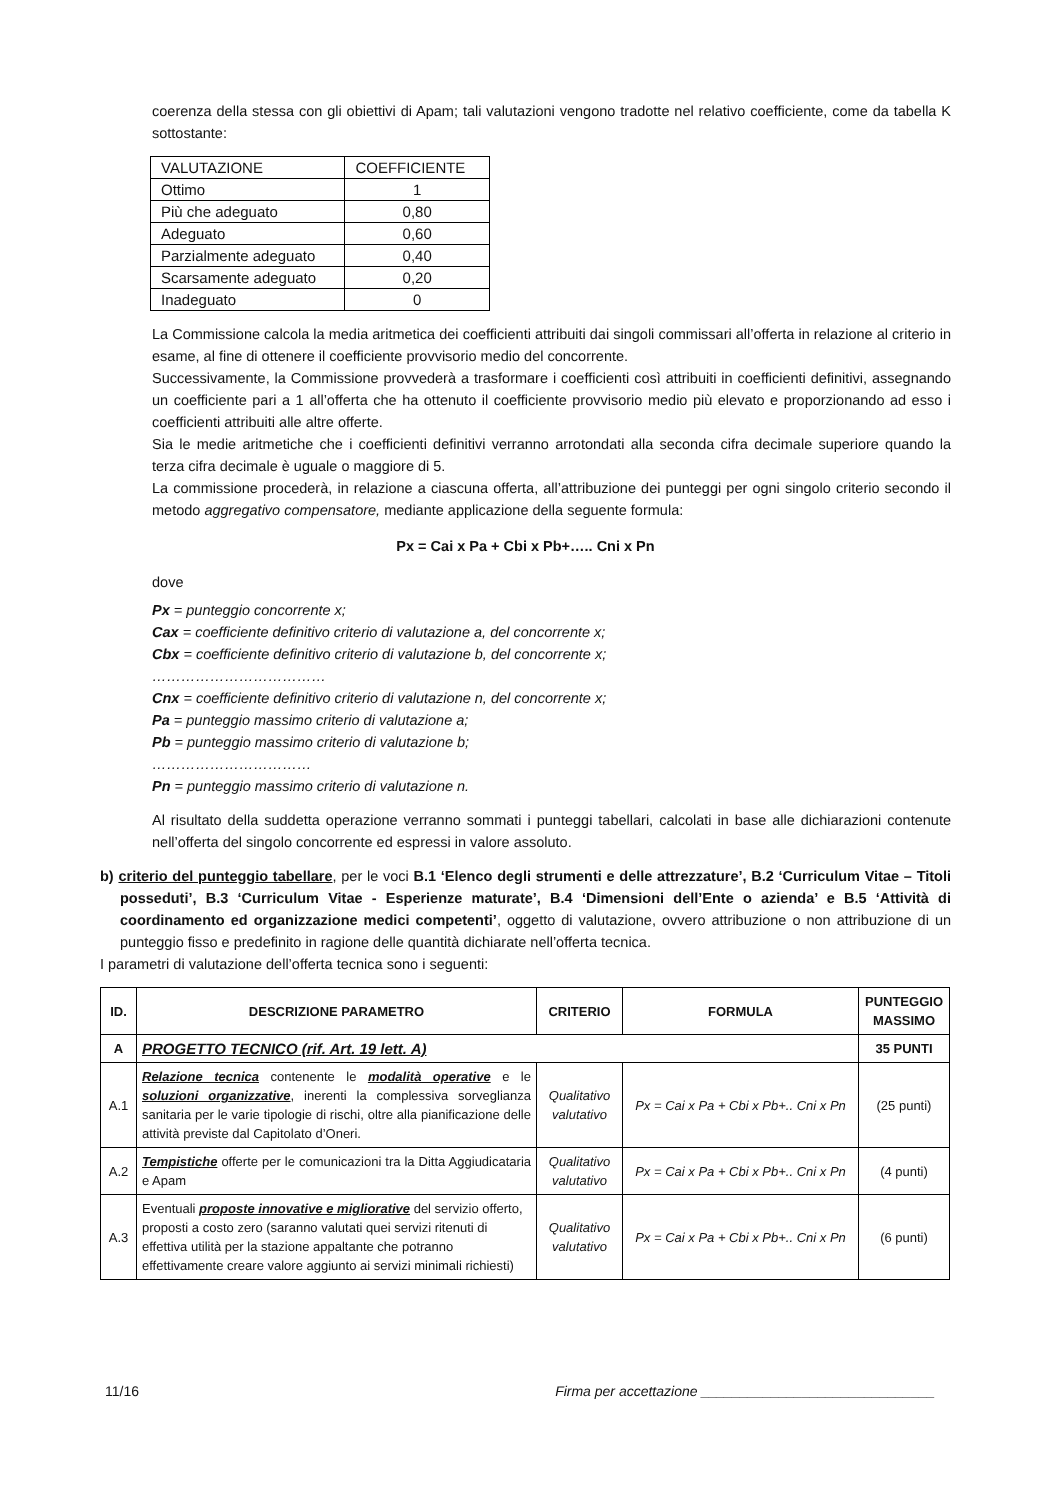coerenza della stessa con gli obiettivi di Apam; tali valutazioni vengono tradotte nel relativo coefficiente, come da tabella K sottostante:
| VALUTAZIONE | COEFFICIENTE |
| Ottimo | 1 |
| Più che adeguato | 0,80 |
| Adeguato | 0,60 |
| Parzialmente adeguato | 0,40 |
| Scarsamente adeguato | 0,20 |
| Inadeguato | 0 |
La Commissione calcola la media aritmetica dei coefficienti attribuiti dai singoli commissari all’offerta in relazione al criterio in esame, al fine di ottenere il coefficiente provvisorio medio del concorrente.
Successivamente, la Commissione provvederà a trasformare i coefficienti così attribuiti in coefficienti definitivi, assegnando un coefficiente pari a 1 all’offerta che ha ottenuto il coefficiente provvisorio medio più elevato e proporzionando ad esso i coefficienti attribuiti alle altre offerte.
Sia le medie aritmetiche che i coefficienti definitivi verranno arrotondati alla seconda cifra decimale superiore quando la terza cifra decimale è uguale o maggiore di 5.
La commissione procederà, in relazione a ciascuna offerta, all’attribuzione dei punteggi per ogni singolo criterio secondo il metodo aggregativo compensatore, mediante applicazione della seguente formula:
Px = Cai x Pa + Cbi x Pb+….. Cni x Pn
dove
Px = punteggio concorrente x;
Cax = coefficiente definitivo criterio di valutazione a, del concorrente x;
Cbx = coefficiente definitivo criterio di valutazione b, del concorrente x;
………………………………
Cnx = coefficiente definitivo criterio di valutazione n, del concorrente x;
Pa = punteggio massimo criterio di valutazione a;
Pb = punteggio massimo criterio di valutazione b;
……………………………
Pn = punteggio massimo criterio di valutazione n.
Al risultato della suddetta operazione verranno sommati i punteggi tabellari, calcolati in base alle dichiarazioni contenute nell’offerta del singolo concorrente ed espressi in valore assoluto.
b) criterio del punteggio tabellare, per le voci B.1 ‘Elenco degli strumenti e delle attrezzature’, B.2 ‘Curriculum Vitae – Titoli posseduti’, B.3 ‘Curriculum Vitae - Esperienze maturate’, B.4 ‘Dimensioni dell’Ente o azienda’ e B.5 ‘Attività di coordinamento ed organizzazione medici competenti’, oggetto di valutazione, ovvero attribuzione o non attribuzione di un punteggio fisso e predefinito in ragione delle quantità dichiarate nell’offerta tecnica.
I parametri di valutazione dell’offerta tecnica sono i seguenti:
| ID. | DESCRIZIONE PARAMETRO | CRITERIO | FORMULA | PUNTEGGIO MASSIMO |
| --- | --- | --- | --- | --- |
| A | PROGETTO TECNICO (rif. Art. 19 lett. A) | | | 35 PUNTI |
| A.1 | Relazione tecnica contenente le modalità operative e le soluzioni organizzative , inerenti la complessiva sorveglianza sanitaria per le varie tipologie di rischi, oltre alla pianificazione delle attività previste dal Capitolato d’Oneri. | Qualitativo valutativo | Px = Cai x Pa + Cbi x Pb+.. Cni x Pn | (25 punti) |
| A.2 | Tempistiche offerte per le comunicazioni tra la Ditta Aggiudicataria e Apam | Qualitativo valutativo | Px = Cai x Pa + Cbi x Pb+.. Cni x Pn | (4 punti) |
| A.3 | Eventuali proposte innovative e migliorative del servizio offerto, proposti a costo zero (saranno valutati quei servizi ritenuti di effettiva utilità per la stazione appaltante che potranno effettivamente creare valore aggiunto ai servizi minimali richiesti) | Qualitativo valutativo | Px = Cai x Pa + Cbi x Pb+.. Cni x Pn | (6 punti) |
11/16 Firma per accettazione ______________________________